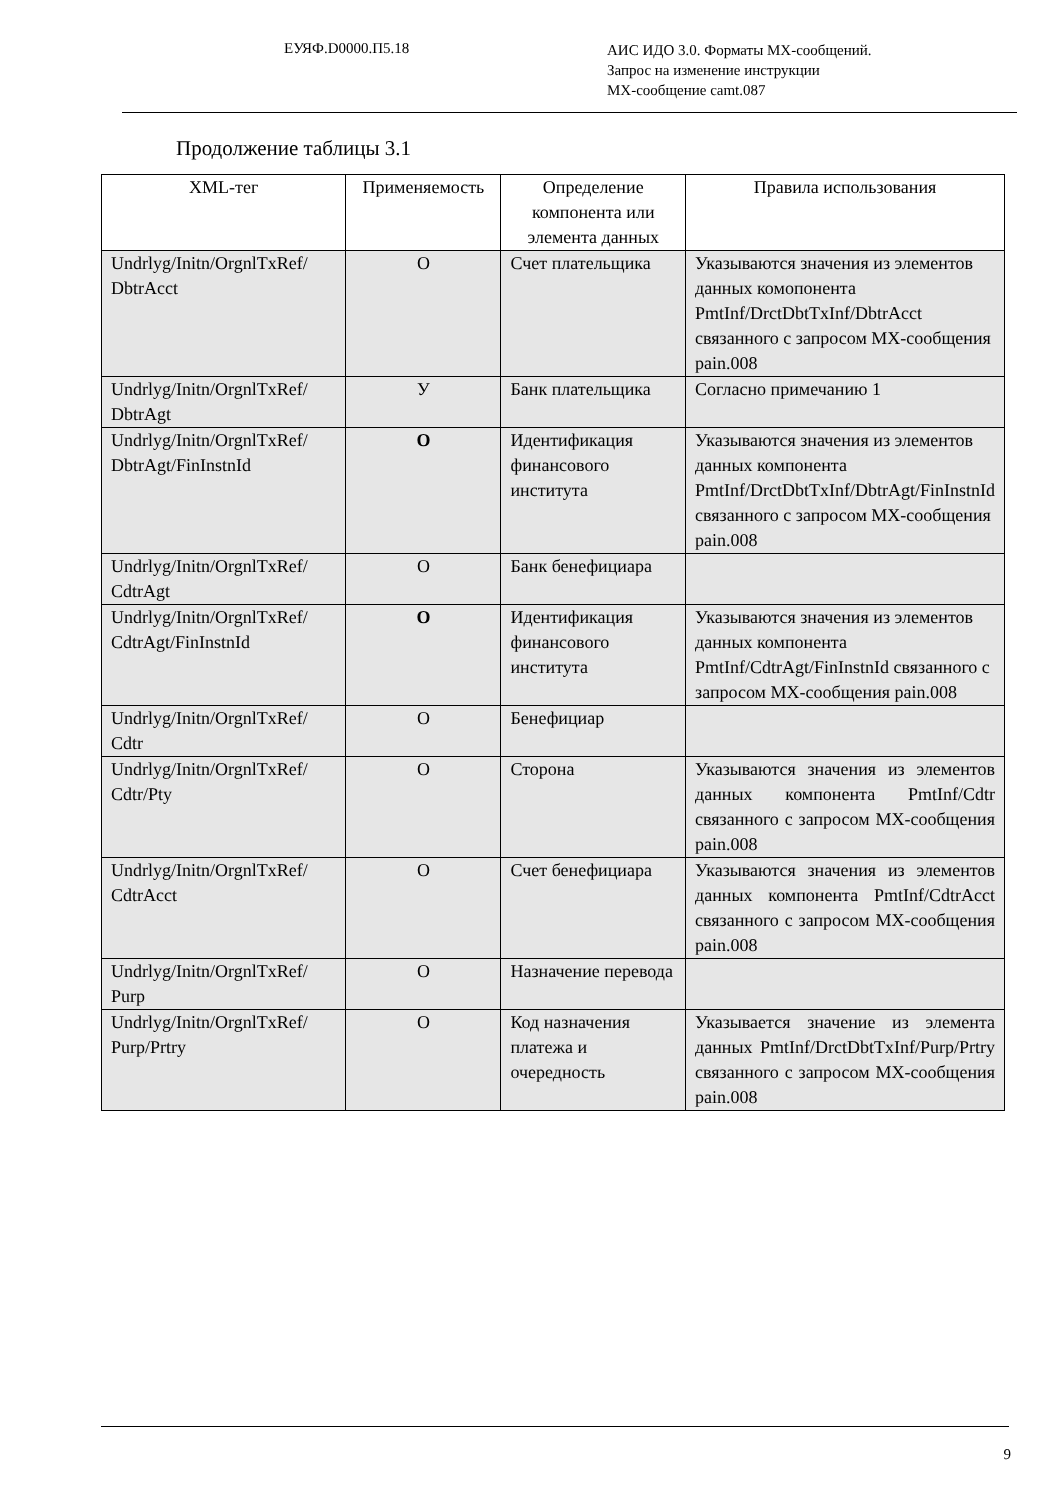ЕУЯФ.D0000.П5.18
АИС ИДО 3.0. Форматы МХ-сообщений.
Запрос на изменение инструкции
МХ-сообщение camt.087
Продолжение таблицы 3.1
| XML-тег | Применяемость | Определение компонента или элемента данных | Правила использования |
| --- | --- | --- | --- |
| Undrlyg/Initn/OrgnlTxRef/ DbtrAcct | O | Счет плательщика | Указываются значения из элементов данных комопонента PmtInf/DrctDbtTxInf/DbtrAcct связанного с запросом МХ-сообщения pain.008 |
| Undrlyg/Initn/OrgnlTxRef/ DbtrAgt | У | Банк плательщика | Согласно примечанию 1 |
| Undrlyg/Initn/OrgnlTxRef/ DbtrAgt/FinInstnId | O | Идентификация финансового института | Указываются значения из элементов данных компонента PmtInf/DrctDbtTxInf/DbtrAgt/FinInstnId связанного с запросом МХ-сообщения pain.008 |
| Undrlyg/Initn/OrgnlTxRef/ CdtrAgt | O | Банк бенефициара | |
| Undrlyg/Initn/OrgnlTxRef/ CdtrAgt/FinInstnId | O | Идентификация финансового института | Указываются значения из элементов данных компонента PmtInf/CdtrAgt/FinInstnId связанного с запросом МХ-сообщения pain.008 |
| Undrlyg/Initn/OrgnlTxRef/ Cdtr | O | Бенефициар | |
| Undrlyg/Initn/OrgnlTxRef/ Cdtr/Pty | O | Сторона | Указываются значения из элементов данных компонента PmtInf/Cdtr связанного с запросом МХ-сообщения pain.008 |
| Undrlyg/Initn/OrgnlTxRef/ CdtrAcct | O | Счет бенефициара | Указываются значения из элементов данных компонента PmtInf/CdtrAcct связанного с запросом МХ-сообщения pain.008 |
| Undrlyg/Initn/OrgnlTxRef/ Purp | O | Назначение перевода | |
| Undrlyg/Initn/OrgnlTxRef/ Purp/Prtry | O | Код назначения платежа и очередность | Указывается значение из элемента данных PmtInf/DrctDbtTxInf/Purp/Prtry связанного с запросом МХ-сообщения pain.008 |
9